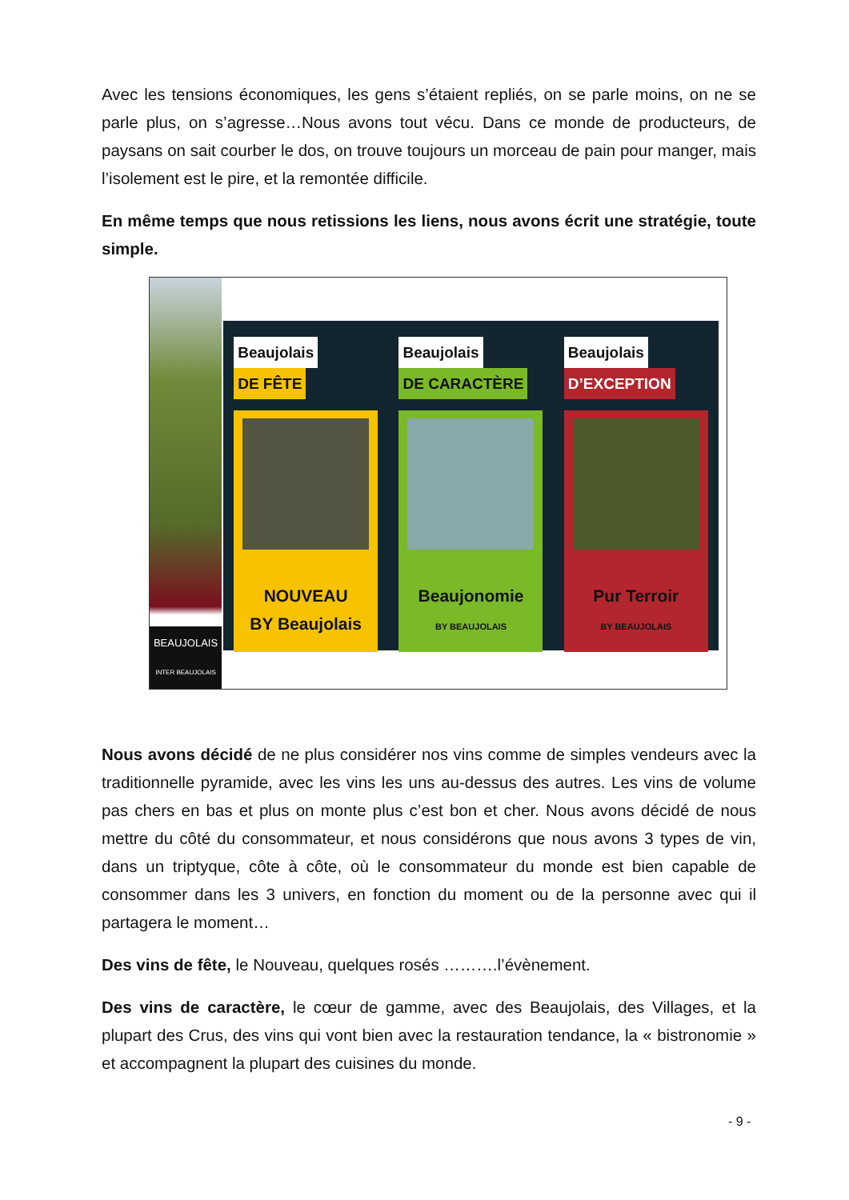Avec les tensions économiques, les gens s’étaient repliés, on se parle moins, on ne se parle plus, on s’agresse…Nous avons tout vécu. Dans ce monde de producteurs, de paysans on sait courber le dos, on trouve toujours un morceau de pain pour manger, mais l’isolement est le pire, et la remontée difficile.
En même temps que nous retissions les liens, nous avons écrit une stratégie, toute simple.
BEAUJOLAIS
INTER BEAUJOLAIS
Beaujolais
DE FÊTE
NOUVEAU
BY Beaujolais
Beaujolais
DE CARACTÈRE
Beaujonomie
BY BEAUJOLAIS
Beaujolais
D’EXCEPTION
Pur Terroir
BY BEAUJOLAIS
Nous avons décidé de ne plus considérer nos vins comme de simples vendeurs avec la traditionnelle pyramide, avec les vins les uns au-dessus des autres. Les vins de volume pas chers en bas et plus on monte plus c’est bon et cher. Nous avons décidé de nous mettre du côté du consommateur, et nous considérons que nous avons 3 types de vin, dans un triptyque, côte à côte, où le consommateur du monde est bien capable de consommer dans les 3 univers, en fonction du moment ou de la personne avec qui il partagera le moment…
Des vins de fête, le Nouveau, quelques rosés ……….l’évènement.
Des vins de caractère, le cœur de gamme, avec des Beaujolais, des Villages, et la plupart des Crus, des vins qui vont bien avec la restauration tendance, la « bistronomie » et accompagnent la plupart des cuisines du monde.
- 9 -